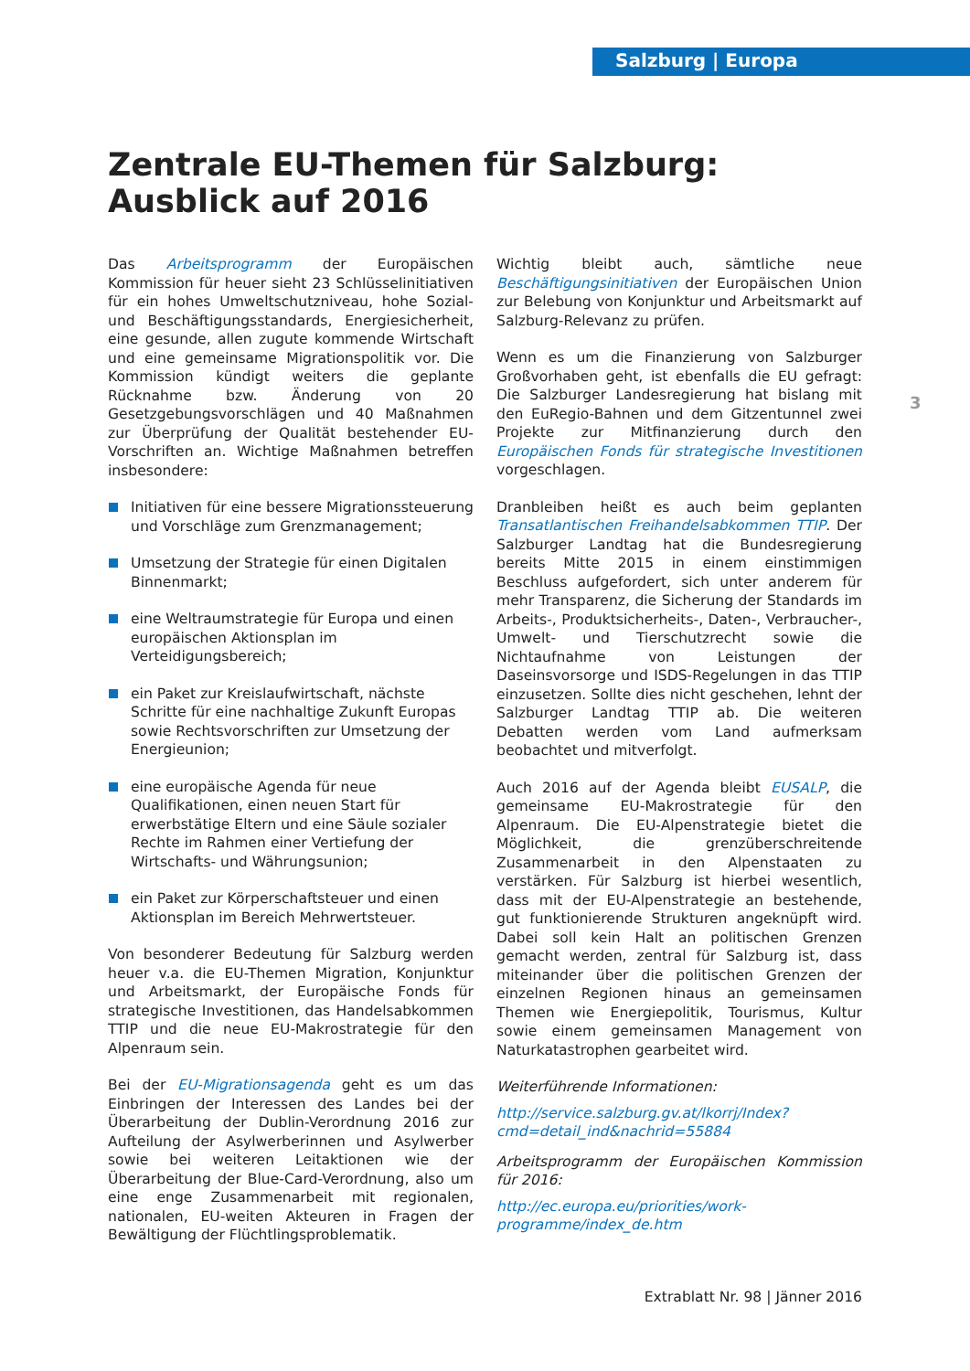Salzburg | Europa
Zentrale EU-Themen für Salzburg:
Ausblick auf 2016
Das Arbeitsprogramm der Europäischen Kommission für heuer sieht 23 Schlüsselinitiativen für ein hohes Umweltschutzniveau, hohe Sozial- und Beschäftigungsstandards, Energiesicherheit, eine gesunde, allen zugute kommende Wirtschaft und eine gemeinsame Migrationspolitik vor. Die Kommission kündigt weiters die geplante Rücknahme bzw. Änderung von 20 Gesetzgebungsvorschlägen und 40 Maßnahmen zur Überprüfung der Qualität bestehender EU-Vorschriften an. Wichtige Maßnahmen betreffen insbesondere:
Initiativen für eine bessere Migrationssteuerung und Vorschläge zum Grenzmanagement;
Umsetzung der Strategie für einen Digitalen Binnenmarkt;
eine Weltraumstrategie für Europa und einen europäischen Aktionsplan im Verteidigungsbereich;
ein Paket zur Kreislaufwirtschaft, nächste Schritte für eine nachhaltige Zukunft Europas sowie Rechtsvorschriften zur Umsetzung der Energieunion;
eine europäische Agenda für neue Qualifikationen, einen neuen Start für erwerbstätige Eltern und eine Säule sozialer Rechte im Rahmen einer Vertiefung der Wirtschafts- und Währungsunion;
ein Paket zur Körperschaftsteuer und einen Aktionsplan im Bereich Mehrwertsteuer.
Von besonderer Bedeutung für Salzburg werden heuer v.a. die EU-Themen Migration, Konjunktur und Arbeitsmarkt, der Europäische Fonds für strategische Investitionen, das Handelsabkommen TTIP und die neue EU-Makrostrategie für den Alpenraum sein.
Bei der EU-Migrationsagenda geht es um das Einbringen der Interessen des Landes bei der Überarbeitung der Dublin-Verordnung 2016 zur Aufteilung der Asylwerberinnen und Asylwerber sowie bei weiteren Leitaktionen wie der Überarbeitung der Blue-Card-Verordnung, also um eine enge Zusammenarbeit mit regionalen, nationalen, EU-weiten Akteuren in Fragen der Bewältigung der Flüchtlingsproblematik.
Wichtig bleibt auch, sämtliche neue Beschäftigungsinitiativen der Europäischen Union zur Belebung von Konjunktur und Arbeitsmarkt auf Salzburg-Relevanz zu prüfen.
Wenn es um die Finanzierung von Salzburger Großvorhaben geht, ist ebenfalls die EU gefragt: Die Salzburger Landesregierung hat bislang mit den EuRegio-Bahnen und dem Gitzentunnel zwei Projekte zur Mitfinanzierung durch den Europäischen Fonds für strategische Investitionen vorgeschlagen.
Dranbleiben heißt es auch beim geplanten Transatlantischen Freihandelsabkommen TTIP. Der Salzburger Landtag hat die Bundesregierung bereits Mitte 2015 in einem einstimmigen Beschluss aufgefordert, sich unter anderem für mehr Transparenz, die Sicherung der Standards im Arbeits-, Produktsicherheits-, Daten-, Verbraucher-, Umwelt- und Tierschutzrecht sowie die Nichtaufnahme von Leistungen der Daseinsvorsorge und ISDS-Regelungen in das TTIP einzusetzen. Sollte dies nicht geschehen, lehnt der Salzburger Landtag TTIP ab. Die weiteren Debatten werden vom Land aufmerksam beobachtet und mitverfolgt.
Auch 2016 auf der Agenda bleibt EUSALP, die gemeinsame EU-Makrostrategie für den Alpenraum. Die EU-Alpenstrategie bietet die Möglichkeit, die grenzüberschreitende Zusammenarbeit in den Alpenstaaten zu verstärken. Für Salzburg ist hierbei wesentlich, dass mit der EU-Alpenstrategie an bestehende, gut funktionierende Strukturen angeknüpft wird. Dabei soll kein Halt an politischen Grenzen gemacht werden, zentral für Salzburg ist, dass miteinander über die politischen Grenzen der einzelnen Regionen hinaus an gemeinsamen Themen wie Energiepolitik, Tourismus, Kultur sowie einem gemeinsamen Management von Naturkatastrophen gearbeitet wird.
Weiterführende Informationen:
http://service.salzburg.gv.at/lkorrj/Index?cmd=detail_ind&nachrid=55884
Arbeitsprogramm der Europäischen Kommission für 2016:
http://ec.europa.eu/priorities/work-programme/index_de.htm
3
Extrablatt Nr. 98 | Jänner 2016